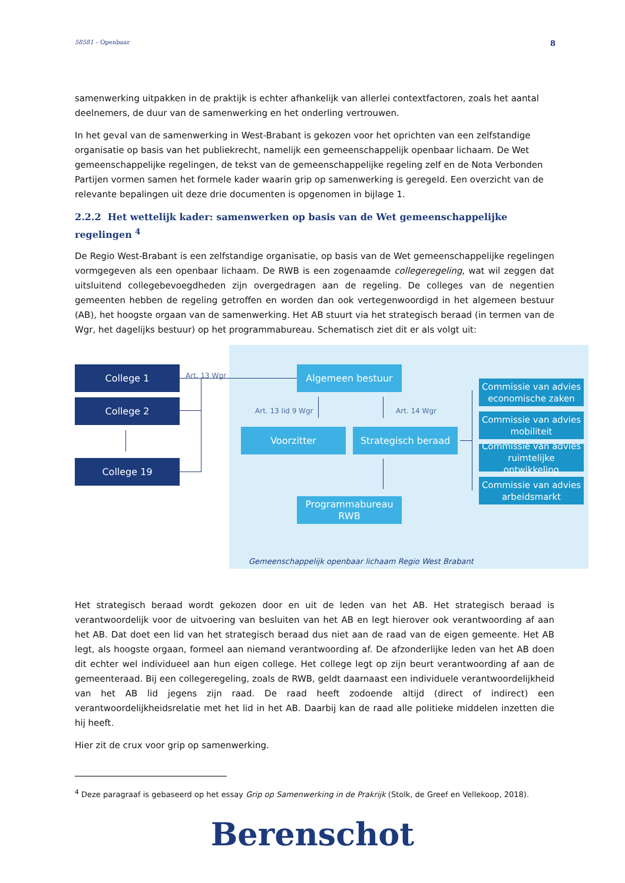58581 – Openbaar 8
samenwerking uitpakken in de praktijk is echter afhankelijk van allerlei contextfactoren, zoals het aantal deelnemers, de duur van de samenwerking en het onderling vertrouwen.
In het geval van de samenwerking in West-Brabant is gekozen voor het oprichten van een zelfstandige organisatie op basis van het publiekrecht, namelijk een gemeenschappelijk openbaar lichaam. De Wet gemeenschappelijke regelingen, de tekst van de gemeenschappelijke regeling zelf en de Nota Verbonden Partijen vormen samen het formele kader waarin grip op samenwerking is geregeld. Een overzicht van de relevante bepalingen uit deze drie documenten is opgenomen in bijlage 1.
2.2.2 Het wettelijk kader: samenwerken op basis van de Wet gemeenschappelijke regelingen <sup>4</sup>
De Regio West-Brabant is een zelfstandige organisatie, op basis van de Wet gemeenschappelijke regelingen vormgegeven als een openbaar lichaam. De RWB is een zogenaamde collegeregeling, wat wil zeggen dat uitsluitend collegebevoegdheden zijn overgedragen aan de regeling. De colleges van de negentien gemeenten hebben de regeling getroffen en worden dan ook vertegenwoordigd in het algemeen bestuur (AB), het hoogste orgaan van de samenwerking. Het AB stuurt via het strategisch beraad (in termen van de Wgr, het dagelijks bestuur) op het programmabureau. Schematisch ziet dit er als volgt uit:
College 1 Art. 13 Wgr Algemeen bestuur
College 2 Art. 13 lid 9 Wgr Art. 14 Wgr
Voorzitter Strategisch beraad
College 19
Programmabureau
RWB
Commissie van advies economische zaken
Commissie van advies mobiliteit
Commissie van advies ruimtelijke ontwikkeling
Commissie van advies arbeidsmarkt
Gemeenschappelijk openbaar lichaam Regio West Brabant
Het strategisch beraad wordt gekozen door en uit de leden van het AB. Het strategisch beraad is verantwoordelijk voor de uitvoering van besluiten van het AB en legt hierover ook verantwoording af aan het AB. Dat doet een lid van het strategisch beraad dus niet aan de raad van de eigen gemeente. Het AB legt, als hoogste orgaan, formeel aan niemand verantwoording af. De afzonderlijke leden van het AB doen dit echter wel individueel aan hun eigen college. Het college legt op zijn beurt verantwoording af aan de gemeenteraad. Bij een collegeregeling, zoals de RWB, geldt daarnaast een individuele verantwoordelijkheid van het AB lid jegens zijn raad. De raad heeft zodoende altijd (direct of indirect) een verantwoordelijkheidsrelatie met het lid in het AB. Daarbij kan de raad alle politieke middelen inzetten die hij heeft.
Hier zit de crux voor grip op samenwerking.
<sup>4</sup> Deze paragraaf is gebaseerd op het essay Grip op Samenwerking in de Prakrijk (Stolk, de Greef en Vellekoop, 2018).
Berenschot